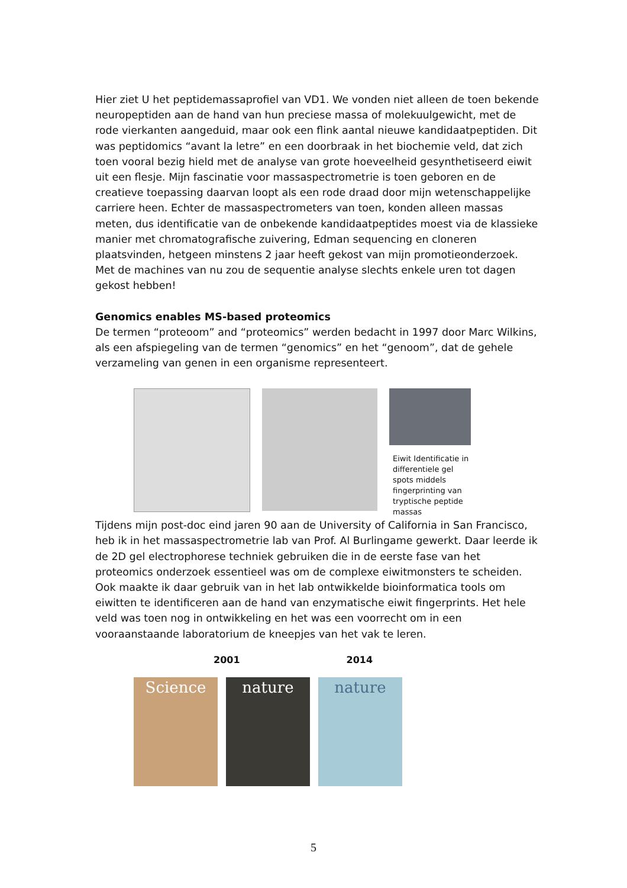Hier ziet U het peptidemassaprofiel van VD1. We vonden niet alleen de toen bekende neuropeptiden aan de hand van hun preciese massa of molekuulgewicht, met de rode vierkanten aangeduid, maar ook een flink aantal nieuwe kandidaatpeptiden. Dit was peptidomics “avant la letre” en een doorbraak in het biochemie veld, dat zich toen vooral bezig hield met de analyse van grote hoeveelheid gesynthetiseerd eiwit uit een flesje. Mijn fascinatie voor massaspectrometrie is toen geboren en de creatieve toepassing daarvan loopt als een rode draad door mijn wetenschappelijke carriere heen. Echter de massaspectrometers van toen, konden alleen massas meten, dus identificatie van de onbekende kandidaatpeptides moest via de klassieke manier met chromatografische zuivering, Edman sequencing en cloneren plaatsvinden, hetgeen minstens 2 jaar heeft gekost van mijn promotieonderzoek. Met de machines van nu zou de sequentie analyse slechts enkele uren tot dagen gekost hebben!
Genomics enables MS-based proteomics
De termen “proteoom” and “proteomics” werden bedacht in 1997 door Marc Wilkins, als een afspiegeling van de termen “genomics” en het “genoom”, dat de gehele verzameling van genen in een organisme representeert.
Eiwit Identificatie in differentiele gel spots middels fingerprinting van tryptische peptide massas
Tijdens mijn post-doc eind jaren 90 aan de University of California in San Francisco, heb ik in het massaspectrometrie lab van Prof. Al Burlingame gewerkt. Daar leerde ik de 2D gel electrophorese techniek gebruiken die in de eerste fase van het proteomics onderzoek essentieel was om de complexe eiwitmonsters te scheiden. Ook maakte ik daar gebruik van in het lab ontwikkelde bioinformatica tools om eiwitten te identificeren aan de hand van enzymatische eiwit fingerprints. Het hele veld was toen nog in ontwikkeling en het was een voorrecht om in een vooraanstaande laboratorium de kneepjes van het vak te leren.
2001 2014
Science nature nature
5